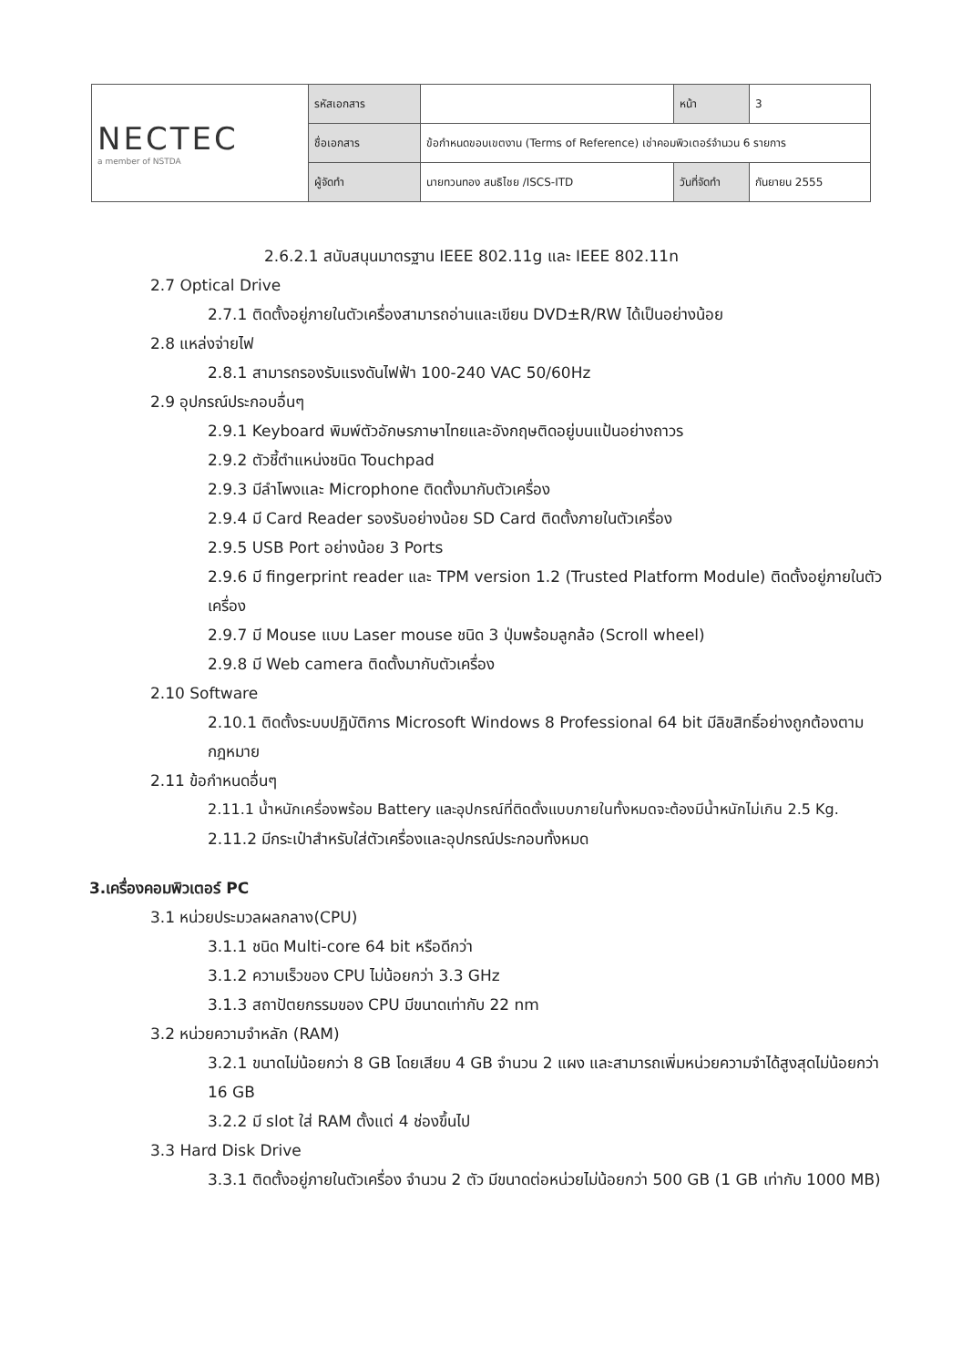| NECTEC a member of NSTDA | รหัสเอกสาร | | หน้า | 3 |
| | ชื่อเอกสาร | ข้อกำหนดขอบเขตงาน (Terms of Reference) เช่าคอมพิวเตอร์จำนวน 6 รายการ | | |
| | ผู้จัดทำ | นายทวนทอง สนธิไชย /ISCS-ITD | วันที่จัดทำ | กันยายน 2555 |
2.6.2.1 สนับสนุนมาตรฐาน IEEE 802.11g และ IEEE 802.11n
2.7 Optical Drive
2.7.1 ติดตั้งอยู่ภายในตัวเครื่องสามารถอ่านและเขียน DVD±R/RW ได้เป็นอย่างน้อย
2.8 แหล่งจ่ายไฟ
2.8.1 สามารถรองรับแรงดันไฟฟ้า 100-240 VAC 50/60Hz
2.9 อุปกรณ์ประกอบอื่นๆ
2.9.1 Keyboard พิมพ์ตัวอักษรภาษาไทยและอังกฤษติดอยู่บนแป้นอย่างถาวร
2.9.2 ตัวชี้ตำแหน่งชนิด Touchpad
2.9.3 มีลำโพงและ Microphone ติดตั้งมากับตัวเครื่อง
2.9.4 มี Card Reader รองรับอย่างน้อย SD Card ติดตั้งภายในตัวเครื่อง
2.9.5 USB Port อย่างน้อย 3 Ports
2.9.6 มี fingerprint reader และ TPM version 1.2 (Trusted Platform Module) ติดตั้งอยู่ภายในตัวเครื่อง
2.9.7 มี Mouse แบบ Laser mouse ชนิด 3 ปุ่มพร้อมลูกล้อ (Scroll wheel)
2.9.8 มี Web camera ติดตั้งมากับตัวเครื่อง
2.10 Software
2.10.1 ติดตั้งระบบปฏิบัติการ Microsoft Windows 8 Professional 64 bit มีลิขสิทธิ์อย่างถูกต้องตามกฎหมาย
2.11 ข้อกำหนดอื่นๆ
2.11.1 น้ำหนักเครื่องพร้อม Battery และอุปกรณ์ที่ติดตั้งแบบภายในทั้งหมดจะต้องมีน้ำหนักไม่เกิน 2.5 Kg.
2.11.2 มีกระเป๋าสำหรับใส่ตัวเครื่องและอุปกรณ์ประกอบทั้งหมด
3.เครื่องคอมพิวเตอร์ PC
3.1 หน่วยประมวลผลกลาง(CPU)
3.1.1 ชนิด Multi-core 64 bit หรือดีกว่า
3.1.2 ความเร็วของ CPU ไม่น้อยกว่า 3.3 GHz
3.1.3 สถาปัตยกรรมของ CPU มีขนาดเท่ากับ 22 nm
3.2 หน่วยความจำหลัก (RAM)
3.2.1 ขนาดไม่น้อยกว่า 8 GB โดยเสียบ 4 GB จำนวน 2 แผง และสามารถเพิ่มหน่วยความจำได้สูงสุดไม่น้อยกว่า 16 GB
3.2.2 มี slot ใส่ RAM ตั้งแต่ 4 ช่องขึ้นไป
3.3 Hard Disk Drive
3.3.1 ติดตั้งอยู่ภายในตัวเครื่อง จำนวน 2 ตัว มีขนาดต่อหน่วยไม่น้อยกว่า 500 GB (1 GB เท่ากับ 1000 MB)